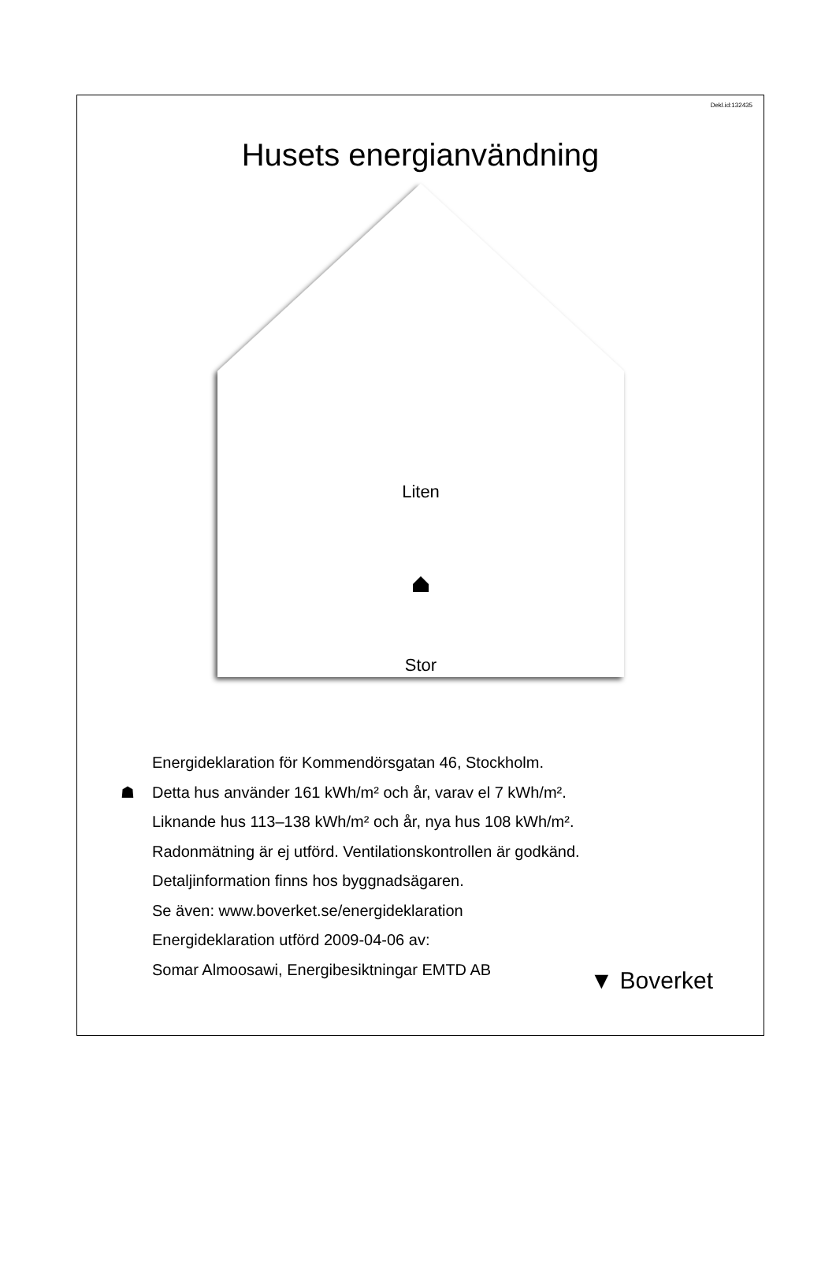Dekl.id:132435
Husets energianvändning
Liten
Stor
Energideklaration för Kommendörsgatan 46, Stockholm.
☗ Detta hus använder 161 kWh/m² och år, varav el 7 kWh/m².
Liknande hus 113–138 kWh/m² och år, nya hus 108 kWh/m².
Radonmätning är ej utförd. Ventilationskontrollen är godkänd.
Detaljinformation finns hos byggnadsägaren.
Se även: www.boverket.se/energideklaration
Energideklaration utförd 2009-04-06 av:
Somar Almoosawi, Energibesiktningar EMTD AB
▼ Boverket